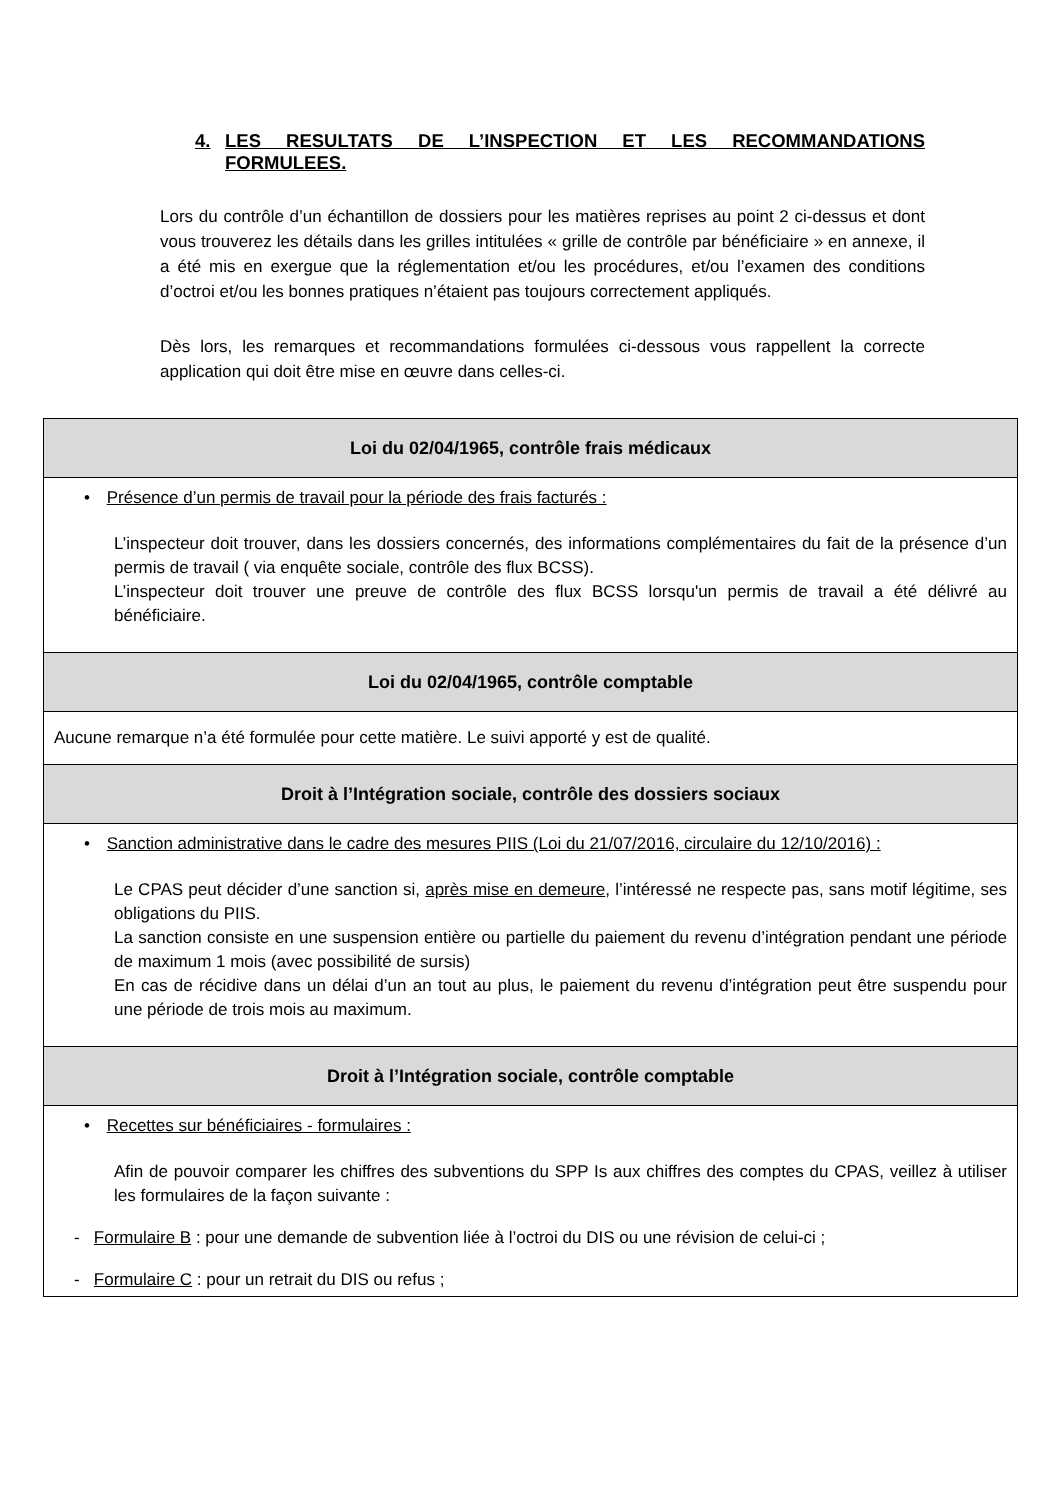4. LES RESULTATS DE L’INSPECTION ET LES RECOMMANDATIONS FORMULEES.
Lors du contrôle d’un échantillon de dossiers pour les matières reprises au point 2 ci-dessus et dont vous trouverez les détails dans les grilles intitulées « grille de contrôle par bénéficiaire » en annexe, il a été mis en exergue que la réglementation et/ou les procédures, et/ou l’examen des conditions d’octroi et/ou les bonnes pratiques n’étaient pas toujours correctement appliqués.
Dès lors, les remarques et recommandations formulées ci-dessous vous rappellent la correcte application qui doit être mise en œuvre dans celles-ci.
| Loi du 02/04/1965, contrôle frais médicaux |
| --- |
| • Présence d’un permis de travail pour la période des frais facturés : L’inspecteur doit trouver, dans les dossiers concernés, des informations complémentaires du fait de la présence d’un permis de travail ( via enquête sociale, contrôle des flux BCSS). L’inspecteur doit trouver une preuve de contrôle des flux BCSS lorsqu'un permis de travail a été délivré au bénéficiaire. |
| Loi du 02/04/1965, contrôle comptable |
| Aucune remarque n’a été formulée pour cette matière. Le suivi apporté y est de qualité. |
| Droit à l’Intégration sociale, contrôle des dossiers sociaux |
| • Sanction administrative dans le cadre des mesures PIIS (Loi du 21/07/2016, circulaire du 12/10/2016) : Le CPAS peut décider d’une sanction si, après mise en demeure , l’intéressé ne respecte pas, sans motif légitime, ses obligations du PIIS. La sanction consiste en une suspension entière ou partielle du paiement du revenu d’intégration pendant une période de maximum 1 mois (avec possibilité de sursis) En cas de récidive dans un délai d’un an tout au plus, le paiement du revenu d’intégration peut être suspendu pour une période de trois mois au maximum. |
| Droit à l’Intégration sociale, contrôle comptable |
| • Recettes sur bénéficiaires - formulaires : Afin de pouvoir comparer les chiffres des subventions du SPP Is aux chiffres des comptes du CPAS, veillez à utiliser les formulaires de la façon suivante : - Formulaire B : pour une demande de subvention liée à l’octroi du DIS ou une révision de celui-ci ; - Formulaire C : pour un retrait du DIS ou refus ; |